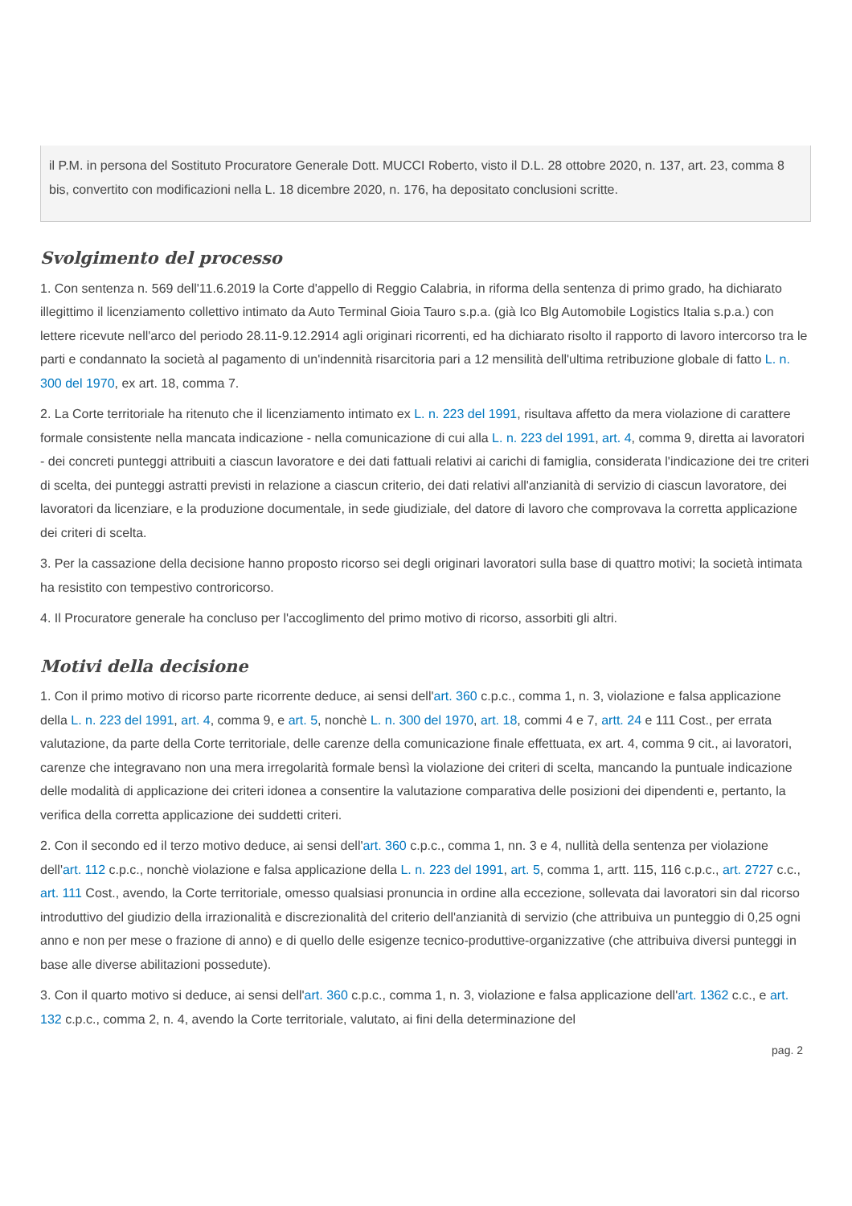il P.M. in persona del Sostituto Procuratore Generale Dott. MUCCI Roberto, visto il D.L. 28 ottobre 2020, n. 137, art. 23, comma 8 bis, convertito con modificazioni nella L. 18 dicembre 2020, n. 176, ha depositato conclusioni scritte.
Svolgimento del processo
1. Con sentenza n. 569 dell'11.6.2019 la Corte d'appello di Reggio Calabria, in riforma della sentenza di primo grado, ha dichiarato illegittimo il licenziamento collettivo intimato da Auto Terminal Gioia Tauro s.p.a. (già Ico Blg Automobile Logistics Italia s.p.a.) con lettere ricevute nell'arco del periodo 28.11-9.12.2914 agli originari ricorrenti, ed ha dichiarato risolto il rapporto di lavoro intercorso tra le parti e condannato la società al pagamento di un'indennità risarcitoria pari a 12 mensilità dell'ultima retribuzione globale di fatto L. n. 300 del 1970, ex art. 18, comma 7.
2. La Corte territoriale ha ritenuto che il licenziamento intimato ex L. n. 223 del 1991, risultava affetto da mera violazione di carattere formale consistente nella mancata indicazione - nella comunicazione di cui alla L. n. 223 del 1991, art. 4, comma 9, diretta ai lavoratori - dei concreti punteggi attribuiti a ciascun lavoratore e dei dati fattuali relativi ai carichi di famiglia, considerata l'indicazione dei tre criteri di scelta, dei punteggi astratti previsti in relazione a ciascun criterio, dei dati relativi all'anzianità di servizio di ciascun lavoratore, dei lavoratori da licenziare, e la produzione documentale, in sede giudiziale, del datore di lavoro che comprovava la corretta applicazione dei criteri di scelta.
3. Per la cassazione della decisione hanno proposto ricorso sei degli originari lavoratori sulla base di quattro motivi; la società intimata ha resistito con tempestivo controricorso.
4. Il Procuratore generale ha concluso per l'accoglimento del primo motivo di ricorso, assorbiti gli altri.
Motivi della decisione
1. Con il primo motivo di ricorso parte ricorrente deduce, ai sensi dell'art. 360 c.p.c., comma 1, n. 3, violazione e falsa applicazione della L. n. 223 del 1991, art. 4, comma 9, e art. 5, nonchè L. n. 300 del 1970, art. 18, commi 4 e 7, artt. 24 e 111 Cost., per errata valutazione, da parte della Corte territoriale, delle carenze della comunicazione finale effettuata, ex art. 4, comma 9 cit., ai lavoratori, carenze che integravano non una mera irregolarità formale bensì la violazione dei criteri di scelta, mancando la puntuale indicazione delle modalità di applicazione dei criteri idonea a consentire la valutazione comparativa delle posizioni dei dipendenti e, pertanto, la verifica della corretta applicazione dei suddetti criteri.
2. Con il secondo ed il terzo motivo deduce, ai sensi dell'art. 360 c.p.c., comma 1, nn. 3 e 4, nullità della sentenza per violazione dell'art. 112 c.p.c., nonchè violazione e falsa applicazione della L. n. 223 del 1991, art. 5, comma 1, artt. 115, 116 c.p.c., art. 2727 c.c., art. 111 Cost., avendo, la Corte territoriale, omesso qualsiasi pronuncia in ordine alla eccezione, sollevata dai lavoratori sin dal ricorso introduttivo del giudizio della irrazionalità e discrezionalità del criterio dell'anzianità di servizio (che attribuiva un punteggio di 0,25 ogni anno e non per mese o frazione di anno) e di quello delle esigenze tecnico-produttive-organizzative (che attribuiva diversi punteggi in base alle diverse abilitazioni possedute).
3. Con il quarto motivo si deduce, ai sensi dell'art. 360 c.p.c., comma 1, n. 3, violazione e falsa applicazione dell'art. 1362 c.c., e art. 132 c.p.c., comma 2, n. 4, avendo la Corte territoriale, valutato, ai fini della determinazione del
pag. 2